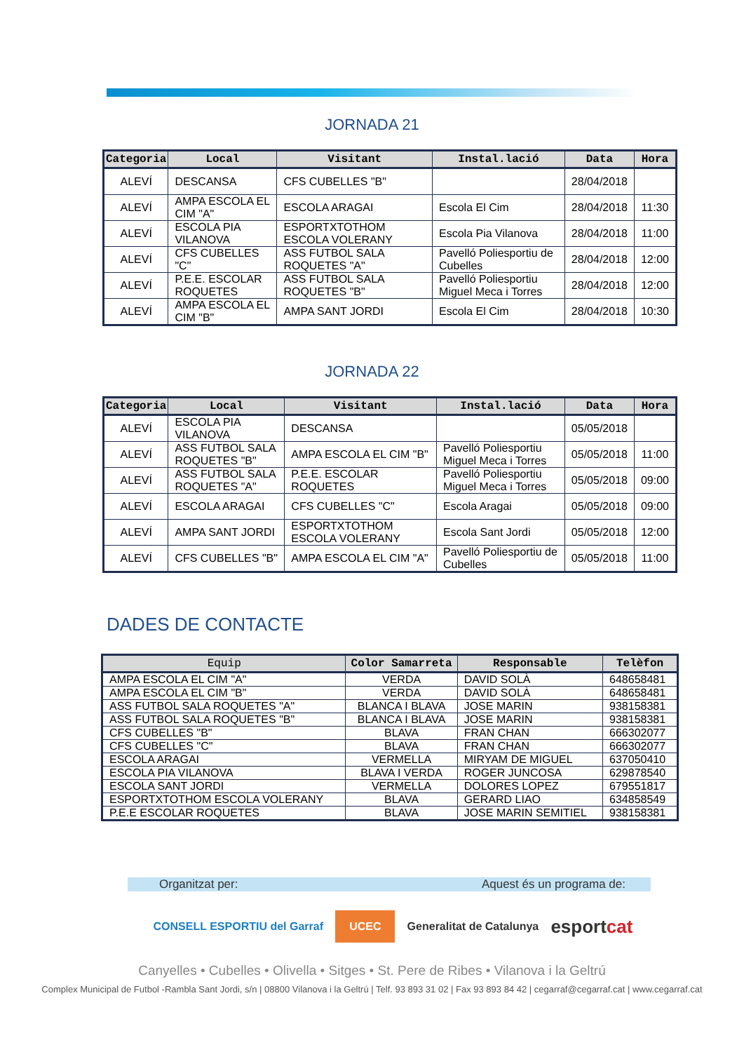JORNADA 21
| Categoria | Local | Visitant | Instal.lació | Data | Hora |
| --- | --- | --- | --- | --- | --- |
| ALEVÍ | DESCANSA | CFS CUBELLES "B" | | 28/04/2018 | |
| ALEVÍ | AMPA ESCOLA EL CIM "A" | ESCOLA ARAGAI | Escola El Cim | 28/04/2018 | 11:30 |
| ALEVÍ | ESCOLA PIA VILANOVA | ESPORTXTOTHOM ESCOLA VOLERANY | Escola Pia Vilanova | 28/04/2018 | 11:00 |
| ALEVÍ | CFS CUBELLES "C" | ASS FUTBOL SALA ROQUETES "A" | Pavelló Poliesportiu de Cubelles | 28/04/2018 | 12:00 |
| ALEVÍ | P.E.E. ESCOLAR ROQUETES | ASS FUTBOL SALA ROQUETES "B" | Pavelló Poliesportiu Miguel Meca i Torres | 28/04/2018 | 12:00 |
| ALEVÍ | AMPA ESCOLA EL CIM "B" | AMPA SANT JORDI | Escola El Cim | 28/04/2018 | 10:30 |
JORNADA 22
| Categoria | Local | Visitant | Instal.lació | Data | Hora |
| --- | --- | --- | --- | --- | --- |
| ALEVÍ | ESCOLA PIA VILANOVA | DESCANSA | | 05/05/2018 | |
| ALEVÍ | ASS FUTBOL SALA ROQUETES "B" | AMPA ESCOLA EL CIM "B" | Pavelló Poliesportiu Miguel Meca i Torres | 05/05/2018 | 11:00 |
| ALEVÍ | ASS FUTBOL SALA ROQUETES "A" | P.E.E. ESCOLAR ROQUETES | Pavelló Poliesportiu Miguel Meca i Torres | 05/05/2018 | 09:00 |
| ALEVÍ | ESCOLA ARAGAI | CFS CUBELLES "C" | Escola Aragai | 05/05/2018 | 09:00 |
| ALEVÍ | AMPA SANT JORDI | ESPORTXTOTHOM ESCOLA VOLERANY | Escola Sant Jordi | 05/05/2018 | 12:00 |
| ALEVÍ | CFS CUBELLES "B" | AMPA ESCOLA EL CIM "A" | Pavelló Poliesportiu de Cubelles | 05/05/2018 | 11:00 |
DADES DE CONTACTE
| Equip | Color Samarreta | Responsable | Telèfon |
| --- | --- | --- | --- |
| AMPA ESCOLA EL CIM "A" | VERDA | DAVID SOLÀ | 648658481 |
| AMPA ESCOLA EL CIM "B" | VERDA | DAVID SOLÀ | 648658481 |
| ASS FUTBOL SALA ROQUETES "A" | BLANCA I BLAVA | JOSE MARIN | 938158381 |
| ASS FUTBOL SALA ROQUETES "B" | BLANCA I BLAVA | JOSE MARIN | 938158381 |
| CFS CUBELLES "B" | BLAVA | FRAN CHAN | 666302077 |
| CFS CUBELLES "C" | BLAVA | FRAN CHAN | 666302077 |
| ESCOLA ARAGAI | VERMELLA | MIRYAM DE MIGUEL | 637050410 |
| ESCOLA PIA VILANOVA | BLAVA I VERDA | ROGER JUNCOSA | 629878540 |
| ESCOLA SANT JORDI | VERMELLA | DOLORES LOPEZ | 679551817 |
| ESPORTXTOTHOM ESCOLA VOLERANY | BLAVA | GERARD LIAO | 634858549 |
| P.E.E ESCOLAR ROQUETES | BLAVA | JOSE MARIN SEMITIEL | 938158381 |
Organitzat per: Aquest és un programa de:
CONSELL ESPORTIU del Garraf UCEC Generalitat de Catalunya esportcat
Canyelles • Cubelles • Olivella • Sitges • St. Pere de Ribes • Vilanova i la Geltrú
Complex Municipal de Futbol -Rambla Sant Jordi, s/n | 08800 Vilanova i la Geltrú | Telf. 93 893 31 02 | Fax 93 893 84 42 | cegarraf@cegarraf.cat | www.cegarraf.cat